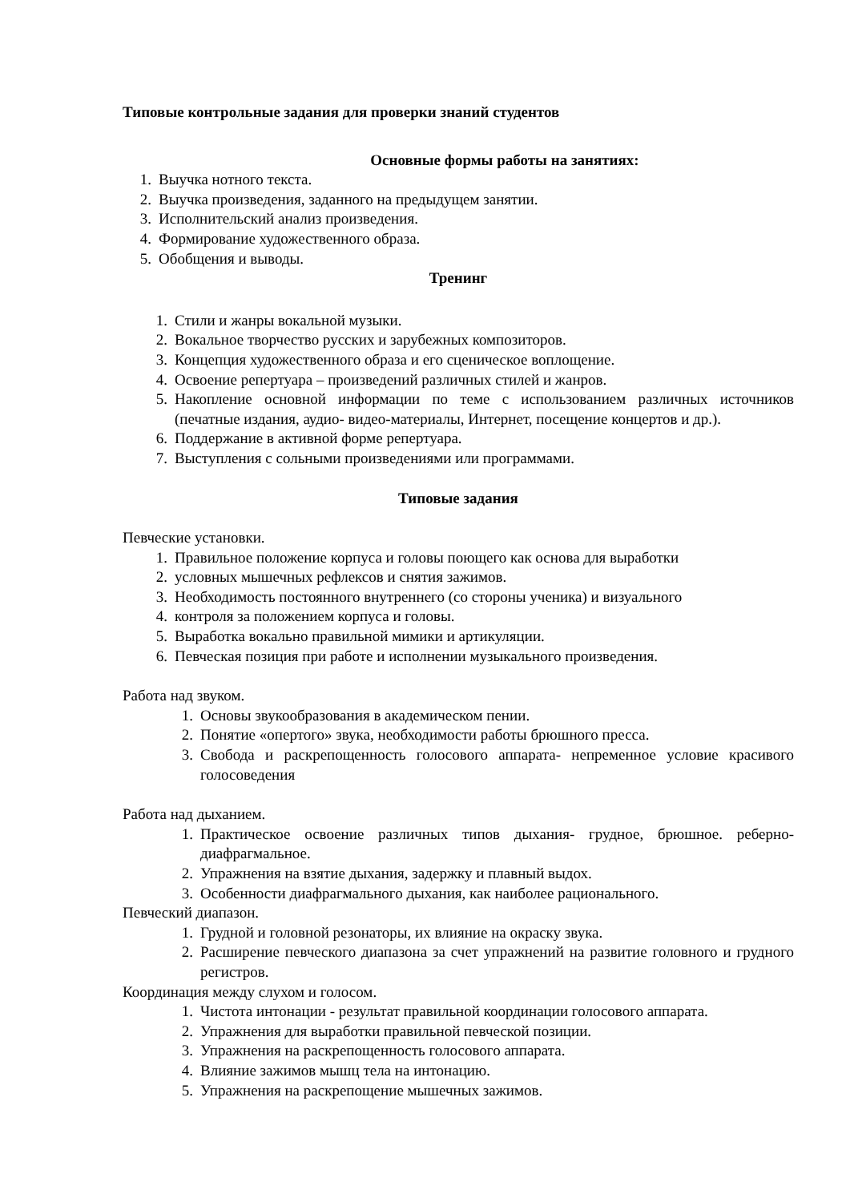Типовые контрольные задания для проверки знаний студентов
Основные формы работы на занятиях:
1. Выучка нотного текста.
2. Выучка произведения, заданного на предыдущем занятии.
3. Исполнительский анализ произведения.
4. Формирование художественного образа.
5. Обобщения и выводы.
Тренинг
1. Стили и жанры вокальной музыки.
2. Вокальное творчество русских и зарубежных композиторов.
3. Концепция художественного образа и его сценическое воплощение.
4. Освоение репертуара – произведений различных стилей и жанров.
5. Накопление основной информации по теме с использованием различных источников (печатные издания, аудио- видео-материалы, Интернет, посещение концертов и др.).
6. Поддержание в активной форме репертуара.
7. Выступления с сольными произведениями или программами.
Типовые задания
Певческие установки.
1. Правильное положение корпуса и головы поющего как основа для выработки
2. условных мышечных рефлексов и снятия зажимов.
3. Необходимость постоянного внутреннего (со стороны ученика) и визуального
4. контроля за положением корпуса и головы.
5. Выработка вокально правильной мимики и артикуляции.
6. Певческая позиция при работе и исполнении музыкального произведения.
Работа над звуком.
1. Основы звукообразования в академическом пении.
2. Понятие «опертого» звука, необходимости работы брюшного пресса.
3. Свобода и раскрепощенность голосового аппарата- непременное условие красивого голосоведения
Работа над дыханием.
1. Практическое освоение различных типов дыхания- грудное, брюшное. реберно-диафрагмальное.
2. Упражнения на взятие дыхания, задержку и плавный выдох.
3. Особенности диафрагмального дыхания, как наиболее рационального.
Певческий диапазон.
1. Грудной и головной резонаторы, их влияние на окраску звука.
2. Расширение певческого диапазона за счет упражнений на развитие головного и грудного регистров.
Координация между слухом и голосом.
1. Чистота интонации - результат правильной координации голосового аппарата.
2. Упражнения для выработки правильной певческой позиции.
3. Упражнения на раскрепощенность голосового аппарата.
4. Влияние зажимов мышц тела на интонацию.
5. Упражнения на раскрепощение мышечных зажимов.